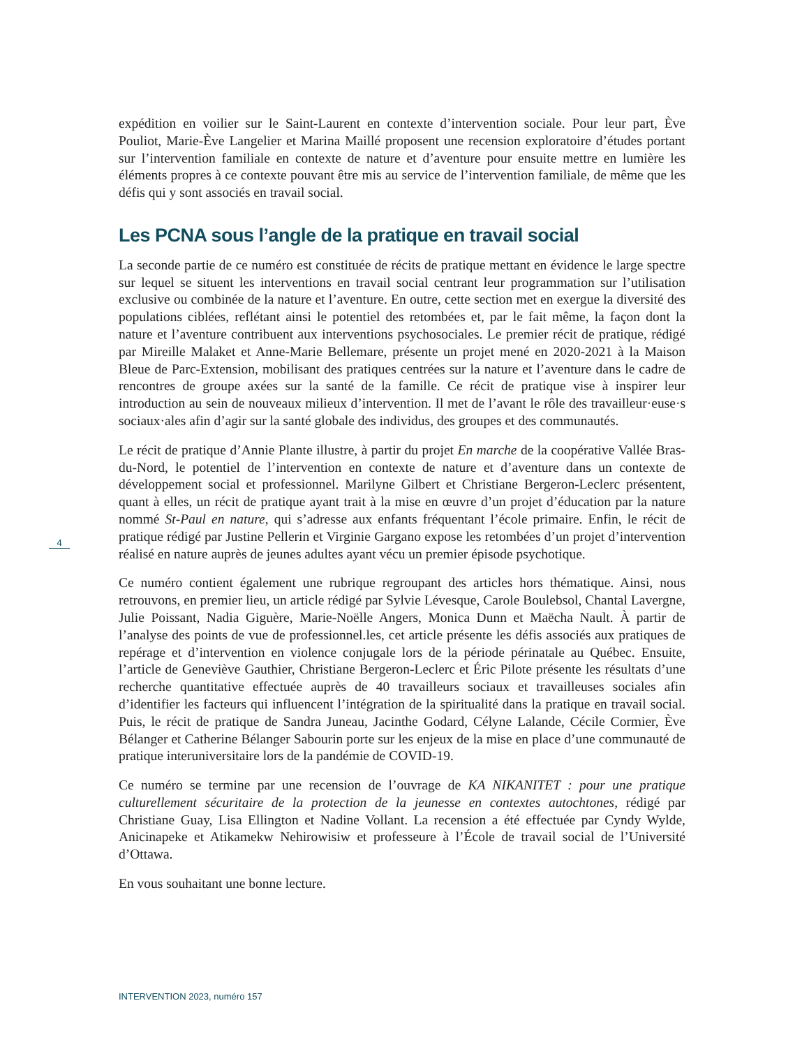expédition en voilier sur le Saint-Laurent en contexte d’intervention sociale. Pour leur part, Ève Pouliot, Marie-Ève Langelier et Marina Maillé proposent une recension exploratoire d’études portant sur l’intervention familiale en contexte de nature et d’aventure pour ensuite mettre en lumière les éléments propres à ce contexte pouvant être mis au service de l’intervention familiale, de même que les défis qui y sont associés en travail social.
Les PCNA sous l’angle de la pratique en travail social
La seconde partie de ce numéro est constituée de récits de pratique mettant en évidence le large spectre sur lequel se situent les interventions en travail social centrant leur programmation sur l’utilisation exclusive ou combinée de la nature et l’aventure. En outre, cette section met en exergue la diversité des populations ciblées, reflétant ainsi le potentiel des retombées et, par le fait même, la façon dont la nature et l’aventure contribuent aux interventions psychosociales. Le premier récit de pratique, rédigé par Mireille Malaket et Anne-Marie Bellemare, présente un projet mené en 2020-2021 à la Maison Bleue de Parc-Extension, mobilisant des pratiques centrées sur la nature et l’aventure dans le cadre de rencontres de groupe axées sur la santé de la famille. Ce récit de pratique vise à inspirer leur introduction au sein de nouveaux milieux d’intervention. Il met de l’avant le rôle des travailleur·euse·s sociaux·ales afin d’agir sur la santé globale des individus, des groupes et des communautés.
Le récit de pratique d’Annie Plante illustre, à partir du projet En marche de la coopérative Vallée Bras-du-Nord, le potentiel de l’intervention en contexte de nature et d’aventure dans un contexte de développement social et professionnel. Marilyne Gilbert et Christiane Bergeron-Leclerc présentent, quant à elles, un récit de pratique ayant trait à la mise en œuvre d’un projet d’éducation par la nature nommé St-Paul en nature, qui s’adresse aux enfants fréquentant l’école primaire. Enfin, le récit de pratique rédigé par Justine Pellerin et Virginie Gargano expose les retombées d’un projet d’intervention réalisé en nature auprès de jeunes adultes ayant vécu un premier épisode psychotique.
Ce numéro contient également une rubrique regroupant des articles hors thématique. Ainsi, nous retrouvons, en premier lieu, un article rédigé par Sylvie Lévesque, Carole Boulebsol, Chantal Lavergne, Julie Poissant, Nadia Giguère, Marie-Noëlle Angers, Monica Dunn et Maëcha Nault. À partir de l’analyse des points de vue de professionnel.les, cet article présente les défis associés aux pratiques de repérage et d’intervention en violence conjugale lors de la période périnatale au Québec. Ensuite, l’article de Geneviève Gauthier, Christiane Bergeron-Leclerc et Éric Pilote présente les résultats d’une recherche quantitative effectuée auprès de 40 travailleurs sociaux et travailleuses sociales afin d’identifier les facteurs qui influencent l’intégration de la spiritualité dans la pratique en travail social. Puis, le récit de pratique de Sandra Juneau, Jacinthe Godard, Célyne Lalande, Cécile Cormier, Ève Bélanger et Catherine Bélanger Sabourin porte sur les enjeux de la mise en place d’une communauté de pratique interuniversitaire lors de la pandémie de COVID-19.
Ce numéro se termine par une recension de l’ouvrage de KA NIKANITET : pour une pratique culturellement sécuritaire de la protection de la jeunesse en contextes autochtones, rédigé par Christiane Guay, Lisa Ellington et Nadine Vollant. La recension a été effectuée par Cyndy Wylde, Anicinapeke et Atikamekw Nehirowisiw et professeure à l’École de travail social de l’Université d’Ottawa.
En vous souhaitant une bonne lecture.
4
INTERVENTION 2023, numéro 157